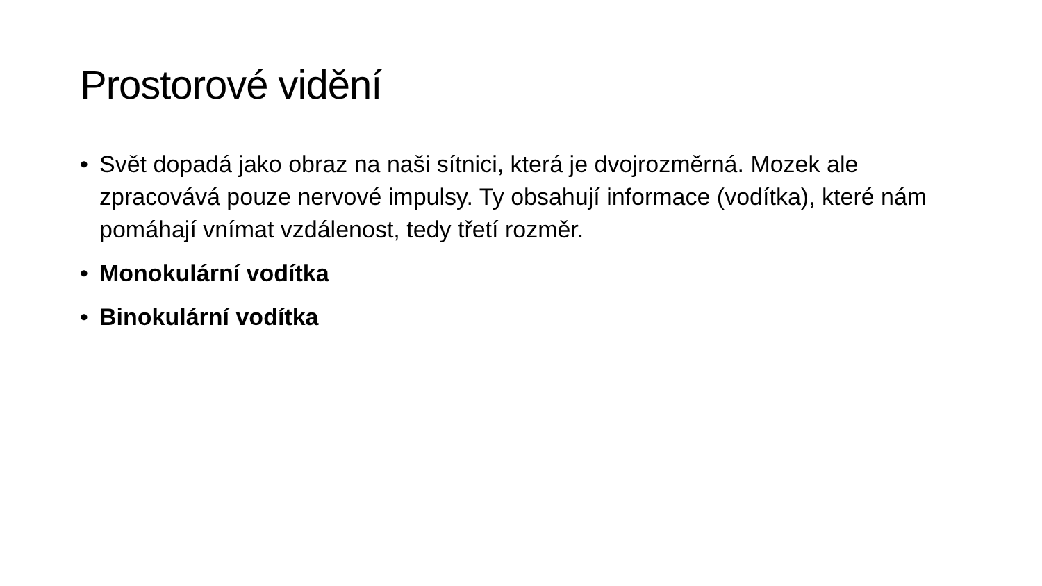Prostorové vidění
• Svět dopadá jako obraz na naši sítnici, která je dvojrozměrná. Mozek ale zpracovává pouze nervové impulsy. Ty obsahují informace (vodítka), které nám pomáhají vnímat vzdálenost, tedy třetí rozměr.
• Monokulární vodítka
• Binokulární vodítka